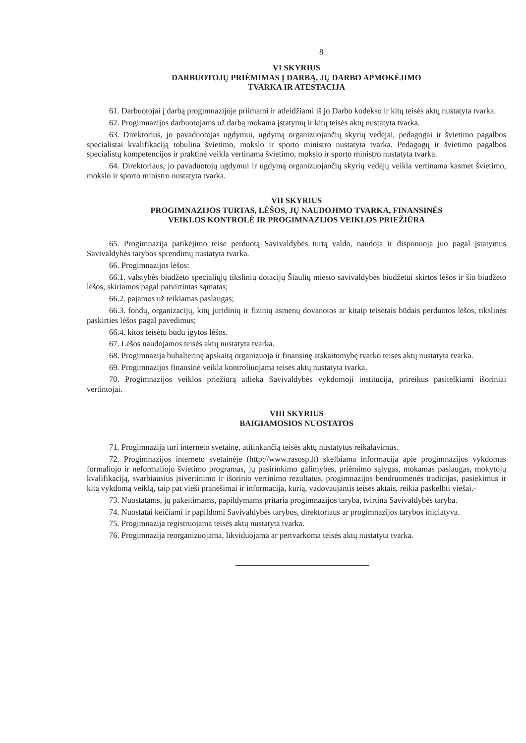8
VI SKYRIUS
DARBUOTOJŲ PRIĖMIMAS Į DARBĄ, JŲ DARBO APMOKĖJIMO
TVARKA IR ATESTACIJA
61. Darbuotojai į darbą progimnazijoje priimami ir atleidžiami iš jo Darbo kodekso ir kitų teisės aktų nustatyta tvarka.
62. Progimnazijos darbuotojams už darbą mokama įstatymų ir kitų teisės aktų nustatyta tvarka.
63. Direktorius, jo pavaduotojas ugdymui, ugdymą organizuojančių skyrių vedėjai, pedagogai ir švietimo pagalbos specialistai kvalifikaciją tobulina švietimo, mokslo ir sporto ministro nustatyta tvarka. Pedagogų ir švietimo pagalbos specialistų kompetencijos ir praktinė veikla vertinama švietimo, mokslo ir sporto ministro nustatyta tvarka.
64. Direktoriaus, jo pavaduotojų ugdymui ir ugdymą organizuojančių skyrių vedėjų veikla vertinama kasmet švietimo, mokslo ir sporto ministro nustatyta tvarka.
VII SKYRIUS
PROGIMNAZIJOS TURTAS, LĖŠOS, JŲ NAUDOJIMO TVARKA, FINANSINĖS
VEIKLOS KONTROLĖ IR PROGIMNAZIJOS VEIKLOS PRIEŽIŪRA
65. Progimnazija patikėjimo teise perduotą Savivaldybės turtą valdo, naudoja ir disponuoja juo pagal įstatymus Savivaldybės tarybos sprendimų nustatyta tvarka.
66. Progimnazijos lėšos:
66.1. valstybės biudžeto specialiųjų tikslinių dotacijų Šiaulių miesto savivaldybės biudžetui skirtos lėšos ir šio biudžeto lėšos, skiriamos pagal patvirtintas sąmatas;
66.2. pajamos už teikiamas paslaugas;
66.3. fondų, organizacijų, kitų juridinių ir fizinių asmenų dovanotos ar kitaip teisėtais būdais perduotos lėšos, tikslinės paskirties lėšos pagal pavedimus;
66.4. kitos teisėtu būdu įgytos lėšos.
67. Lėšos naudojamos teisės aktų nustatyta tvarka.
68. Progimnazija buhalterinę apskaitą organizuoja ir finansinę atskaitomybę tvarko teisės aktų nustatyta tvarka.
69. Progimnazijos finansinė veikla kontroliuojama teisės aktų nustatyta tvarka.
70. Progimnazijos veiklos priežiūrą atlieka Savivaldybės vykdomoji institucija, prireikus pasitelkiami išoriniai vertintojai.
VIII SKYRIUS
BAIGIAMOSIOS NUOSTATOS
71. Progimnazija turi interneto svetainę, atitinkančią teisės aktų nustatytus reikalavimus.
72. Progimnazijos interneto svetainėje (http://www.rasosp.lt) skelbiama informacija apie progimnazijos vykdomas formaliojo ir neformaliojo švietimo programas, jų pasirinkimo galimybes, priėmimo sąlygas, mokamas paslaugas, mokytojų kvalifikaciją, svarbiausius įsivertinimo ir išorinio vertinimo rezultatus, progimnazijos bendruomenės tradicijas, pasiekimus ir kitą vykdomą veiklą, taip pat vieši pranešimai ir informacija, kurią, vadovaujantis teisės aktais, reikia paskelbti viešai.-
73. Nuostatams, jų pakeitimams, papildymams pritaria progimnazijos taryba, tvirtina Savivaldybės taryba.
74. Nuostatai keičiami ir papildomi Savivaldybės tarybos, direktoriaus ar progimnazijos tarybos iniciatyva.
75. Progimnazija registruojama teisės aktų nustatyta tvarka.
76. Progimnazija reorganizuojama, likviduojama ar pertvarkoma teisės aktų nustatyta tvarka.